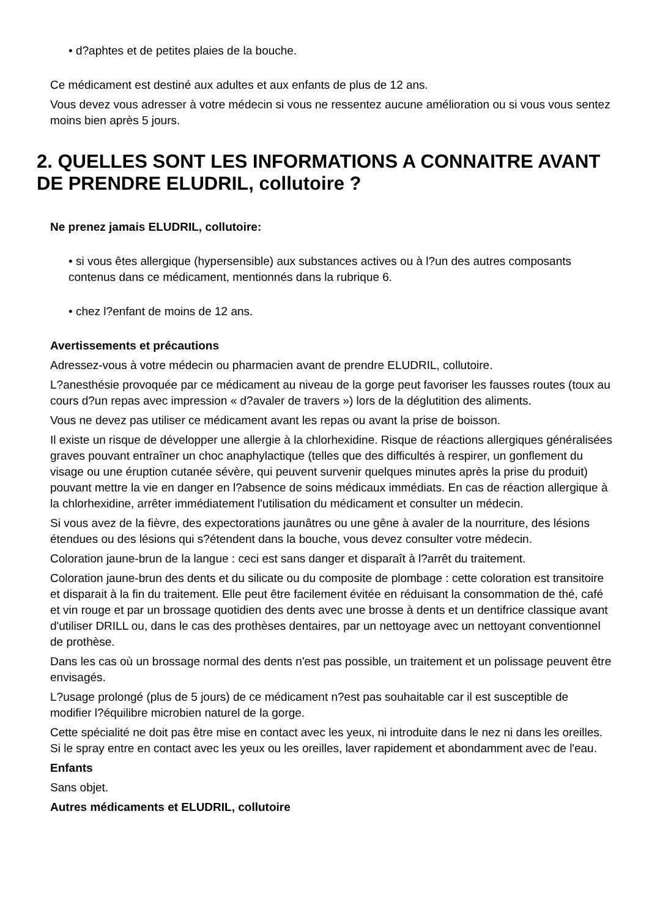• d?aphtes et de petites plaies de la bouche.
Ce médicament est destiné aux adultes et aux enfants de plus de 12 ans.
Vous devez vous adresser à votre médecin si vous ne ressentez aucune amélioration ou si vous vous sentez moins bien après 5 jours.
2. QUELLES SONT LES INFORMATIONS A CONNAITRE AVANT DE PRENDRE ELUDRIL, collutoire ?
Ne prenez jamais ELUDRIL, collutoire:
• si vous êtes allergique (hypersensible) aux substances actives ou à l?un des autres composants contenus dans ce médicament, mentionnés dans la rubrique 6.
• chez l?enfant de moins de 12 ans.
Avertissements et précautions
Adressez-vous à votre médecin ou pharmacien avant de prendre ELUDRIL, collutoire.
L?anesthésie provoquée par ce médicament au niveau de la gorge peut favoriser les fausses routes (toux au cours d?un repas avec impression « d?avaler de travers ») lors de la déglutition des aliments.
Vous ne devez pas utiliser ce médicament avant les repas ou avant la prise de boisson.
Il existe un risque de développer une allergie à la chlorhexidine. Risque de réactions allergiques généralisées graves pouvant entraîner un choc anaphylactique (telles que des difficultés à respirer, un gonflement du visage ou une éruption cutanée sévère, qui peuvent survenir quelques minutes après la prise du produit) pouvant mettre la vie en danger en l?absence de soins médicaux immédiats. En cas de réaction allergique à la chlorhexidine, arrêter immédiatement l'utilisation du médicament et consulter un médecin.
Si vous avez de la fièvre, des expectorations jaunâtres ou une gêne à avaler de la nourriture, des lésions étendues ou des lésions qui s?étendent dans la bouche, vous devez consulter votre médecin.
Coloration jaune-brun de la langue : ceci est sans danger et disparaît à l?arrêt du traitement.
Coloration jaune-brun des dents et du silicate ou du composite de plombage : cette coloration est transitoire et disparait à la fin du traitement. Elle peut être facilement évitée en réduisant la consommation de thé, café et vin rouge et par un brossage quotidien des dents avec une brosse à dents et un dentifrice classique avant d'utiliser DRILL ou, dans le cas des prothèses dentaires, par un nettoyage avec un nettoyant conventionnel de prothèse.
Dans les cas où un brossage normal des dents n'est pas possible, un traitement et un polissage peuvent être envisagés.
L?usage prolongé (plus de 5 jours) de ce médicament n?est pas souhaitable car il est susceptible de modifier l?équilibre microbien naturel de la gorge.
Cette spécialité ne doit pas être mise en contact avec les yeux, ni introduite dans le nez ni dans les oreilles. Si le spray entre en contact avec les yeux ou les oreilles, laver rapidement et abondamment avec de l'eau.
Enfants
Sans objet.
Autres médicaments et ELUDRIL, collutoire